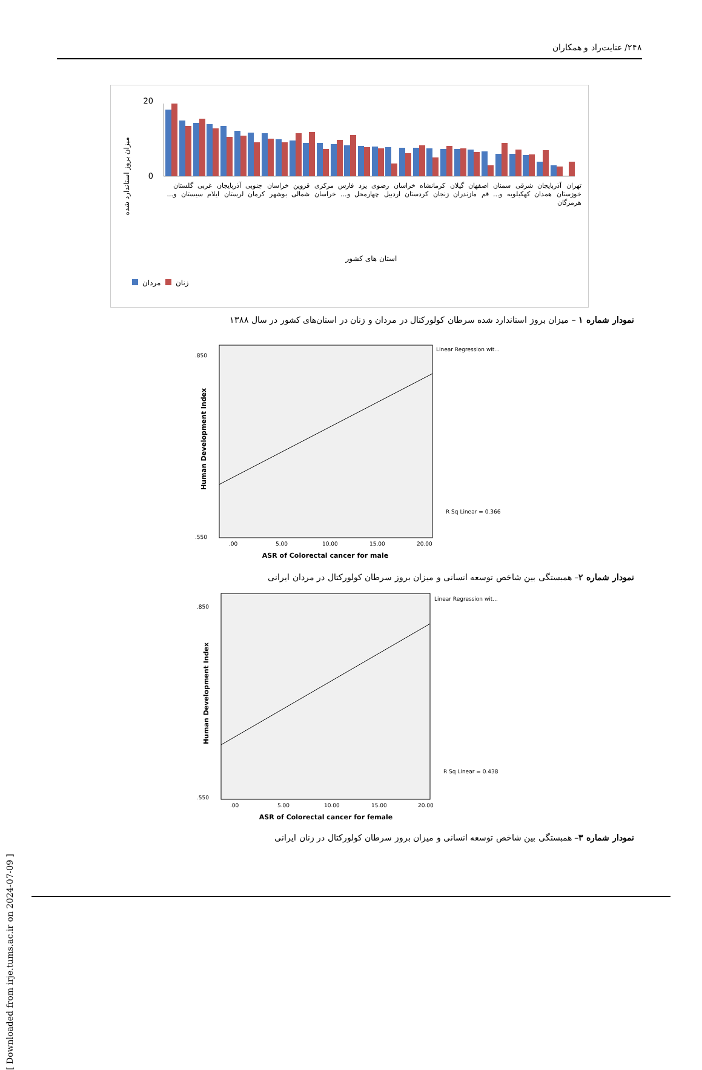۲۴۸/ عنایت‌راد و همکاران
میزان بروز استاندارد شده
0
20
استان های کشور
مردان
زنان
تهران آذربایجان شرقی سمنان اصفهان گیلان کرمانشاه خراسان رضوی یزد فارس مرکزی قزوین خراسان جنوبی آذربایجان غربی گلستان خوزستان همدان کهکیلویه و... قم مازندران زنجان کردستان اردبیل چهارمحل و... خراسان شمالی بوشهر کرمان لرستان ایلام سیستان و... هرمزگان
نمودار شماره ۱ – میزان بروز استاندارد شده سرطان کولورکتال در مردان و زنان در استان‌های کشور در سال ۱۳۸۸
Human Development Index
.850
.550
Linear Regression wit...
R Sq Linear = 0.366
.00
5.00
10.00
15.00
20.00
ASR of Colorectal cancer for male
نمودار شماره ۲– همبستگی بین شاخص توسعه انسانی و میزان بروز سرطان کولورکتال در مردان ایرانی
Human Development Index
.850
.550
Linear Regression wit...
R Sq Linear = 0.438
.00
5.00
10.00
15.00
20.00
ASR of Colorectal cancer for female
نمودار شماره ۳– همبستگی بین شاخص توسعه انسانی و میزان بروز سرطان کولورکتال در زنان ایرانی
[ Downloaded from irje.tums.ac.ir on 2024-07-09 ]